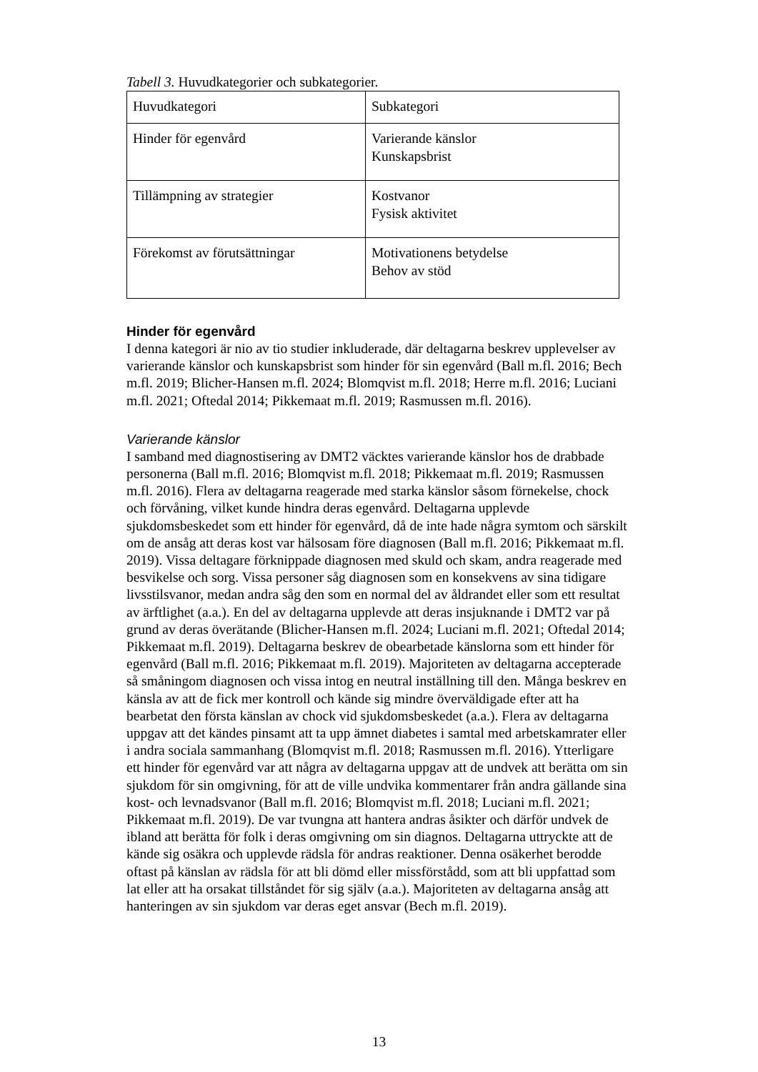Tabell 3. Huvudkategorier och subkategorier.
| Huvudkategori | Subkategori |
| Hinder för egenvård | Varierande känslor Kunskapsbrist |
| Tillämpning av strategier | Kostvanor Fysisk aktivitet |
| Förekomst av förutsättningar | Motivationens betydelse Behov av stöd |
Hinder för egenvård
I denna kategori är nio av tio studier inkluderade, där deltagarna beskrev upplevelser av varierande känslor och kunskapsbrist som hinder för sin egenvård (Ball m.fl. 2016; Bech m.fl. 2019; Blicher-Hansen m.fl. 2024; Blomqvist m.fl. 2018; Herre m.fl. 2016; Luciani m.fl. 2021; Oftedal 2014; Pikkemaat m.fl. 2019; Rasmussen m.fl. 2016).
Varierande känslor
I samband med diagnostisering av DMT2 väcktes varierande känslor hos de drabbade personerna (Ball m.fl. 2016; Blomqvist m.fl. 2018; Pikkemaat m.fl. 2019; Rasmussen m.fl. 2016). Flera av deltagarna reagerade med starka känslor såsom förnekelse, chock och förvåning, vilket kunde hindra deras egenvård. Deltagarna upplevde sjukdomsbeskedet som ett hinder för egenvård, då de inte hade några symtom och särskilt om de ansåg att deras kost var hälsosam före diagnosen (Ball m.fl. 2016; Pikkemaat m.fl. 2019). Vissa deltagare förknippade diagnosen med skuld och skam, andra reagerade med besvikelse och sorg. Vissa personer såg diagnosen som en konsekvens av sina tidigare livsstilsvanor, medan andra såg den som en normal del av åldrandet eller som ett resultat av ärftlighet (a.a.). En del av deltagarna upplevde att deras insjuknande i DMT2 var på grund av deras överätande (Blicher-Hansen m.fl. 2024; Luciani m.fl. 2021; Oftedal 2014; Pikkemaat m.fl. 2019). Deltagarna beskrev de obearbetade känslorna som ett hinder för egenvård (Ball m.fl. 2016; Pikkemaat m.fl. 2019). Majoriteten av deltagarna accepterade så småningom diagnosen och vissa intog en neutral inställning till den. Många beskrev en känsla av att de fick mer kontroll och kände sig mindre överväldigade efter att ha bearbetat den första känslan av chock vid sjukdomsbeskedet (a.a.). Flera av deltagarna uppgav att det kändes pinsamt att ta upp ämnet diabetes i samtal med arbetskamrater eller i andra sociala sammanhang (Blomqvist m.fl. 2018; Rasmussen m.fl. 2016). Ytterligare ett hinder för egenvård var att några av deltagarna uppgav att de undvek att berätta om sin sjukdom för sin omgivning, för att de ville undvika kommentarer från andra gällande sina kost- och levnadsvanor (Ball m.fl. 2016; Blomqvist m.fl. 2018; Luciani m.fl. 2021; Pikkemaat m.fl. 2019). De var tvungna att hantera andras åsikter och därför undvek de ibland att berätta för folk i deras omgivning om sin diagnos. Deltagarna uttryckte att de kände sig osäkra och upplevde rädsla för andras reaktioner. Denna osäkerhet berodde oftast på känslan av rädsla för att bli dömd eller missförstådd, som att bli uppfattad som lat eller att ha orsakat tillståndet för sig själv (a.a.). Majoriteten av deltagarna ansåg att hanteringen av sin sjukdom var deras eget ansvar (Bech m.fl. 2019).
13